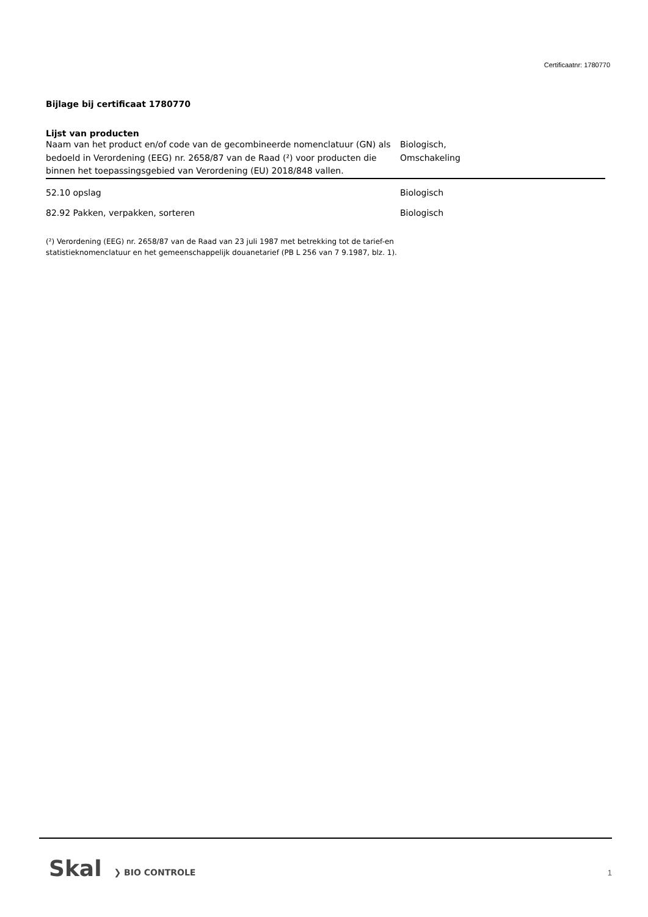Certificaatnr: 1780770
Bijlage bij certificaat 1780770
Lijst van producten
| Naam van het product en/of code van de gecombineerde nomenclatuur (GN) als bedoeld in Verordening (EEG) nr. 2658/87 van de Raad (²) voor producten die binnen het toepassingsgebied van Verordening (EU) 2018/848 vallen. | Biologisch, Omschakeling |
| --- | --- |
| 52.10 opslag | Biologisch |
| 82.92 Pakken, verpakken, sorteren | Biologisch |
(²) Verordening (EEG) nr. 2658/87 van de Raad van 23 juli 1987 met betrekking tot de tarief-en
statistieknomenclatuur en het gemeenschappelijk douanetarief (PB L 256 van 7 9.1987, blz. 1).
Skal ❯ BIO CONTROLE
1